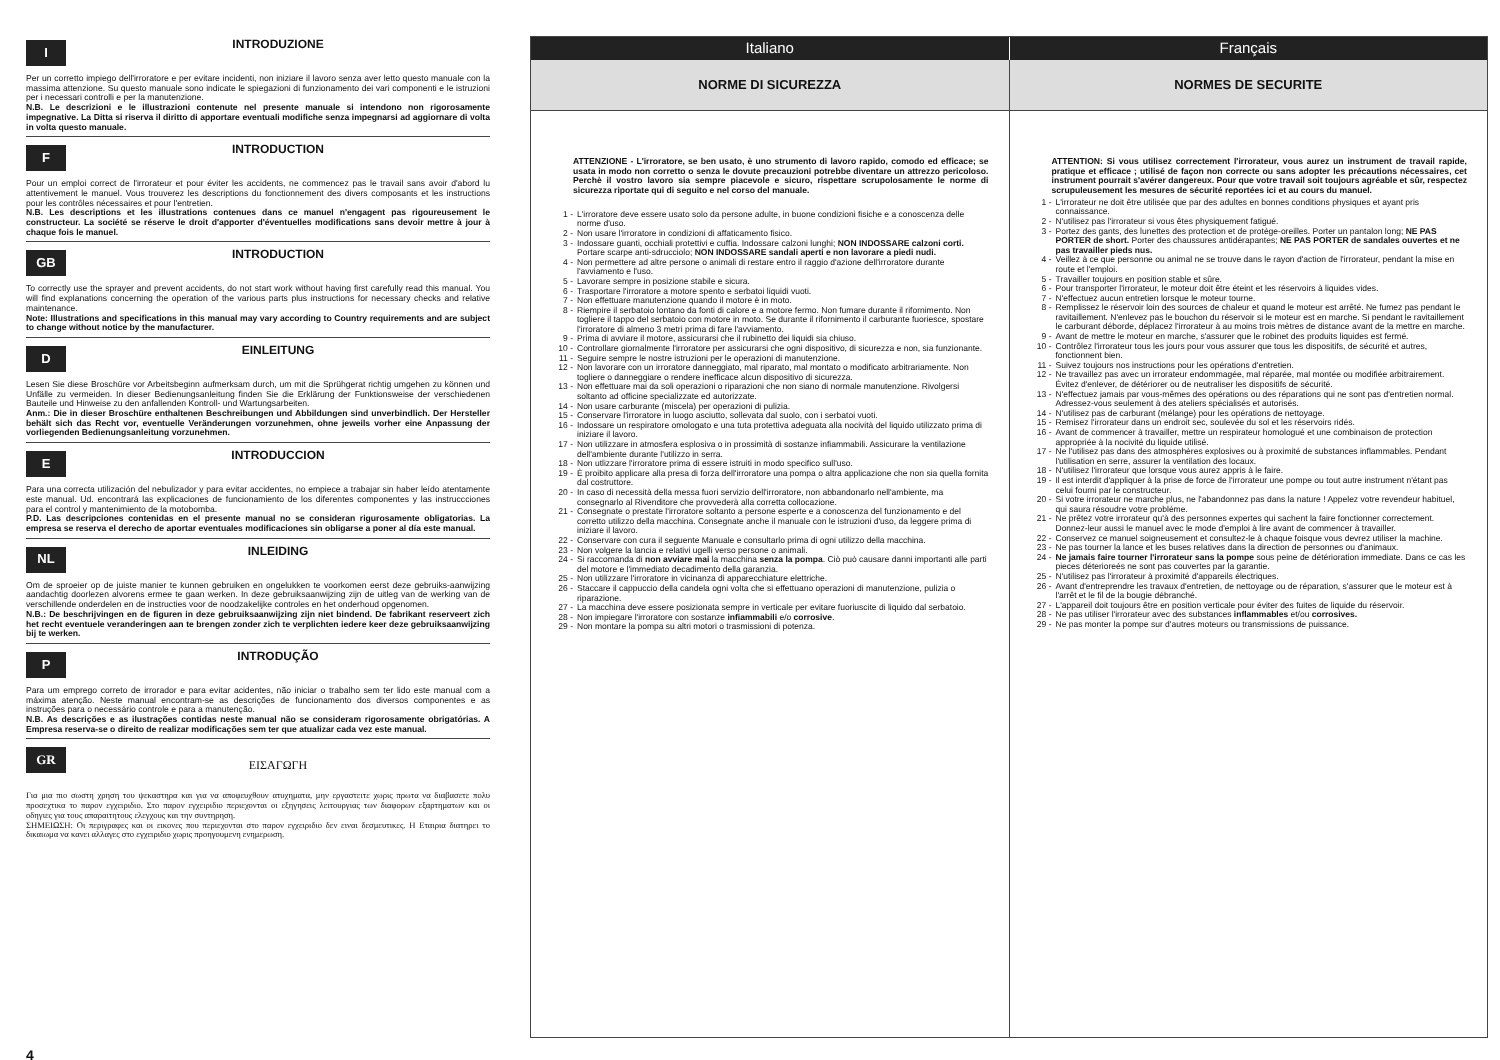I
INTRODUZIONE
Per un corretto impiego dell'irroratore e per evitare incidenti, non iniziare il lavoro senza aver letto questo manuale con la massima attenzione. Su questo manuale sono indicate le spiegazioni di funzionamento dei vari componenti e le istruzioni per i necessari controlli e per la manutenzione.
N.B. Le descrizioni e le illustrazioni contenute nel presente manuale si intendono non rigorosamente impegnative. La Ditta si riserva il diritto di apportare eventuali modifiche senza impegnarsi ad aggiornare di volta in volta questo manuale.
F
INTRODUCTION
Pour un emploi correct de l'irrorateur et pour éviter les accidents, ne commencez pas le travail sans avoir d'abord lu attentivement le manuel. Vous trouverez les descriptions du fonctionnement des divers composants et les instructions pour les contrôles nécessaires et pour l'entretien.
N.B. Les descriptions et les illustrations contenues dans ce manuel n'engagent pas rigoureusement le constructeur. La société se réserve le droit d'apporter d'éventuelles modifications sans devoir mettre à jour à chaque fois le manuel.
GB
INTRODUCTION
To correctly use the sprayer and prevent accidents, do not start work without having first carefully read this manual. You will find explanations concerning the operation of the various parts plus instructions for necessary checks and relative maintenance.
Note: Illustrations and specifications in this manual may vary according to Country requirements and are subject to change without notice by the manufacturer.
D
EINLEITUNG
Lesen Sie diese Broschüre vor Arbeitsbeginn aufmerksam durch, um mit die Sprühgerat richtig umgehen zu können und Unfälle zu vermeiden. In dieser Bedienungsanleitung finden Sie die Erklärung der Funktionsweise der verschiedenen Bauteile und Hinweise zu den anfallenden Kontroll- und Wartungsarbeiten.
Anm.: Die in dieser Broschüre enthaltenen Beschreibungen und Abbildungen sind unverbindlich. Der Hersteller behält sich das Recht vor, eventuelle Veränderungen vorzunehmen, ohne jeweils vorher eine Anpassung der vorliegenden Bedienungsanleitung vorzunehmen.
E
INTRODUCCION
Para una correcta utilización del nebulizador y para evitar accidentes, no empiece a trabajar sin haber leído atentamente este manual. Ud. encontrará las explicaciones de funcionamiento de los diferentes componentes y las instruccciones para el control y mantenimiento de la motobomba.
P.D. Las descripciones contenidas en el presente manual no se consideran rigurosamente obligatorias. La empresa se reserva el derecho de aportar eventuales modificaciones sin obligarse a poner al día este manual.
NL
INLEIDING
Om de sproeier op de juiste manier te kunnen gebruiken en ongelukken te voorkomen eerst deze gebruiks-aanwijzing aandachtig doorlezen alvorens ermee te gaan werken. In deze gebruiksaanwijzing zijn de uitleg van de werking van de verschillende onderdelen en de instructies voor de noodzakelijke controles en het onderhoud opgenomen.
N.B.: De beschrijvingen en de figuren in deze gebruiksaanwijzing zijn niet bindend. De fabrikant reserveert zich het recht eventuele veranderingen aan te brengen zonder zich te verplichten iedere keer deze gebruiksaanwijzing bij te werken.
P
INTRODUÇÃO
Para um emprego correto de irrorador e para evitar acidentes, não iniciar o trabalho sem ter lido este manual com a máxima atenção. Neste manual encontram-se as descrições de funcionamento dos diversos componentes e as instruções para o necessário controle e para a manutenção.
N.B. As descrições e as ilustrações contidas neste manual não se consideram rigorosamente obrigatórias. A Empresa reserva-se o direito de realizar modificações sem ter que atualizar cada vez este manual.
GR
ΕΙΣΑΓΩΓΗ
Για μια πιο σωστη χρηση του ψεκαστηρα και για να αποφευχθουν ατυχηματα, μην εργαστειτε χωρις πρωτα να διαβασετε πολυ προσεχτικα το παρον εγχειριδιο. Στο παρον εγχειριδιο περιεχονται οι εξηγησεις λειτουργιας των διαφορων εξαρτηματων και οι οδηγιες για τους απαραιτητους ελεγχους και την συντηρηση.
ΣΗΜΕΙΩΣΗ: Οι περιγραφες και οι εικονες που περιεχονται στο παρον εγχειριδιο δεν ειναι δεσμευτικες. Η Εταιρια διατηρει το δικαιωμα να κανει αλλαγες στο εγχειριδιο χωρις προηγουμενη ενημερωση.
Italiano Français
NORME DI SICUREZZA NORMES DE SECURITE
ATTENZIONE - L'irroratore, se ben usato, è uno strumento di lavoro rapido, comodo ed efficace; se usata in modo non corretto o senza le dovute precauzioni potrebbe diventare un attrezzo pericoloso. Perchè il vostro lavoro sia sempre piacevole e sicuro, rispettare scrupolosamente le norme di sicurezza riportate qui di seguito e nel corso del manuale.
1 - L'irroratore deve essere usato solo da persone adulte, in buone condizioni fisiche e a conoscenza delle norme d'uso.
2 - Non usare l'irroratore in condizioni di affaticamento fisico.
3 - Indossare guanti, occhiali protettivi e cuffia. Indossare calzoni lunghi; NON INDOSSARE calzoni corti. Portare scarpe anti-sdrucciolo; NON INDOSSARE sandali aperti e non lavorare a piedi nudi.
4 - Non permettere ad altre persone o animali di restare entro il raggio d'azione dell'irroratore durante l'avviamento e l'uso.
5 - Lavorare sempre in posizione stabile e sicura.
6 - Trasportare l'irroratore a motore spento e serbatoi liquidi vuoti.
7 - Non effettuare manutenzione quando il motore è in moto.
8 - Riempire il serbatoio lontano da fonti di calore e a motore fermo. Non fumare durante il rifornimento. Non togliere il tappo del serbatoio con motore in moto. Se durante il rifornimento il carburante fuoriesce, spostare l'irroratore di almeno 3 metri prima di fare l'avviamento.
9 - Prima di avviare il motore, assicurarsi che il rubinetto dei liquidi sia chiuso.
10 - Controllare giornalmente l'irroratore per assicurarsi che ogni dispositivo, di sicurezza e non, sia funzionante.
11 - Seguire sempre le nostre istruzioni per le operazioni di manutenzione.
12 - Non lavorare con un irroratore danneggiato, mal riparato, mal montato o modificato arbitrariamente. Non togliere o danneggiare o rendere inefficace alcun dispositivo di sicurezza.
13 - Non effettuare mai da soli operazioni o riparazioni che non siano di normale manutenzione. Rivolgersi soltanto ad officine specializzate ed autorizzate.
14 - Non usare carburante (miscela) per operazioni di pulizia.
15 - Conservare l'irroratore in luogo asciutto, sollevata dal suolo, con i serbatoi vuoti.
16 - Indossare un respiratore omologato e una tuta protettiva adeguata alla nocività del liquido utilizzato prima di iniziare il lavoro.
17 - Non utilizzare in atmosfera esplosiva o in prossimità di sostanze infiammabili. Assicurare la ventilazione dell'ambiente durante l'utilizzo in serra.
18 - Non utlizzare l'irroratore prima di essere istruiti in modo specifico sull'uso.
19 - È proibito applicare alla presa di forza dell'irroratore una pompa o altra applicazione che non sia quella fornita dal costruttore.
20 - In caso di necessità della messa fuori servizio dell'irroratore, non abbandonarlo nell'ambiente, ma consegnarlo al Rivenditore che provvederà alla corretta collocazione.
21 - Consegnate o prestate l'irroratore soltanto a persone esperte e a conoscenza del funzionamento e del corretto utilizzo della macchina. Consegnate anche il manuale con le istruzioni d'uso, da leggere prima di iniziare il lavoro.
22 - Conservare con cura il seguente Manuale e consultarlo prima di ogni utilizzo della macchina.
23 - Non volgere la lancia e relativi ugelli verso persone o animali.
24 - Si raccomanda di non avviare mai la macchina senza la pompa. Ciò può causare danni importanti alle parti del motore e l'immediato decadimento della garanzia.
25 - Non utilizzare l'irroratore in vicinanza di apparecchiature elettriche.
26 - Staccare il cappuccio della candela ogni volta che si effettuano operazioni di manutenzione, pulizia o riparazione.
27 - La macchina deve essere posizionata sempre in verticale per evitare fuoriuscite di liquido dal serbatoio.
28 - Non impiegare l'irroratore con sostanze infiammabili e/o corrosive.
29 - Non montare la pompa su altri motori o trasmissioni di potenza.
ATTENTION: Si vous utilisez correctement l'irrorateur, vous aurez un instrument de travail rapide, pratique et efficace ; utilisé de façon non correcte ou sans adopter les précautions nécessaires, cet instrument pourrait s'avérer dangereux. Pour que votre travail soit toujours agréable et sûr, respectez scrupuleusement les mesures de sécurité reportées ici et au cours du manuel.
1 - L'irrorateur ne doit être utilisée que par des adultes en bonnes conditions physiques et ayant pris connaissance.
2 - N'utilisez pas l'irrorateur si vous êtes physiquement fatigué.
3 - Portez des gants, des lunettes des protection et de protège-oreilles. Porter un pantalon long; NE PAS PORTER de short. Porter des chaussures antidérapantes; NE PAS PORTER de sandales ouvertes et ne pas travailler pieds nus.
4 - Veillez à ce que personne ou animal ne se trouve dans le rayon d'action de l'irrorateur, pendant la mise en route et l'emploi.
5 - Travailler toujours en position stable et sûre.
6 - Pour transporter l'irrorateur, le moteur doit être éteint et les réservoirs à liquides vides.
7 - N'effectuez aucun entretien lorsque le moteur tourne.
8 - Remplissez le réservoir loin des sources de chaleur et quand le moteur est arrêté. Ne fumez pas pendant le ravitaillement. N'enlevez pas le bouchon du réservoir si le moteur est en marche. Si pendant le ravitaillement le carburant déborde, déplacez l'irrorateur à au moins trois mètres de distance avant de la mettre en marche.
9 - Avant de mettre le moteur en marche, s'assurer que le robinet des produits liquides est fermé.
10 - Contrôlez l'irrorateur tous les jours pour vous assurer que tous les dispositifs, de sécurité et autres, fonctionnent bien.
11 - Suivez toujours nos instructions pour les opérations d'entretien.
12 - Ne travaillez pas avec un irrorateur endommagée, mal réparée, mal montée ou modifiée arbitrairement. Évitez d'enlever, de détériorer ou de neutraliser les dispositifs de sécurité.
13 - N'effectuez jamais par vous-mêmes des opérations ou des réparations qui ne sont pas d'entretien normal. Adressez-vous seulement à des ateliers spécialisés et autorisés.
14 - N'utilisez pas de carburant (mélange) pour les opérations de nettoyage.
15 - Remisez l'irrorateur dans un endroit sec, soulevée du sol et les réservoirs ridés.
16 - Avant de commencer à travailler, mettre un respirateur homologué et une combinaison de protection appropriée à la nocivité du liquide utilisé.
17 - Ne l'utilisez pas dans des atmosphères explosives ou à proximité de substances inflammables. Pendant l'utilisation en serre, assurer la ventilation des locaux.
18 - N'utilisez l'irrorateur que lorsque vous aurez appris à le faire.
19 - Il est interdit d'appliquer à la prise de force de l'irrorateur une pompe ou tout autre instrument n'étant pas celui fourni par le constructeur.
20 - Si votre irrorateur ne marche plus, ne l'abandonnez pas dans la nature ! Appelez votre revendeur habituel, qui saura résoudre votre probléme.
21 - Ne prêtez votre irrorateur qu'à des personnes expertes qui sachent la faire fonctionner correctement. Donnez-leur aussi le manuel avec le mode d'emploi à lire avant de commencer à travailler.
22 - Conservez ce manuel soigneusement et consultez-le à chaque foisque vous devrez utiliser la machine.
23 - Ne pas tourner la lance et les buses relatives dans la direction de personnes ou d'animaux.
24 - Ne jamais faire tourner l'irrorateur sans la pompe sous peine de détérioration immediate. Dans ce cas les pieces déterioreés ne sont pas couvertes par la garantie.
25 - N'utilisez pas l'irrorateur à proximité d'appareils électriques.
26 - Avant d'entreprendre les travaux d'entretien, de nettoyage ou de réparation, s'assurer que le moteur est à l'arrêt et le fil de la bougie débranché.
27 - L'appareil doit toujours être en position verticale pour éviter des fuites de liquide du réservoir.
28 - Ne pas utiliser l'irrorateur avec des substances inflammables et/ou corrosives.
29 - Ne pas monter la pompe sur d'autres moteurs ou transmissions de puissance.
4